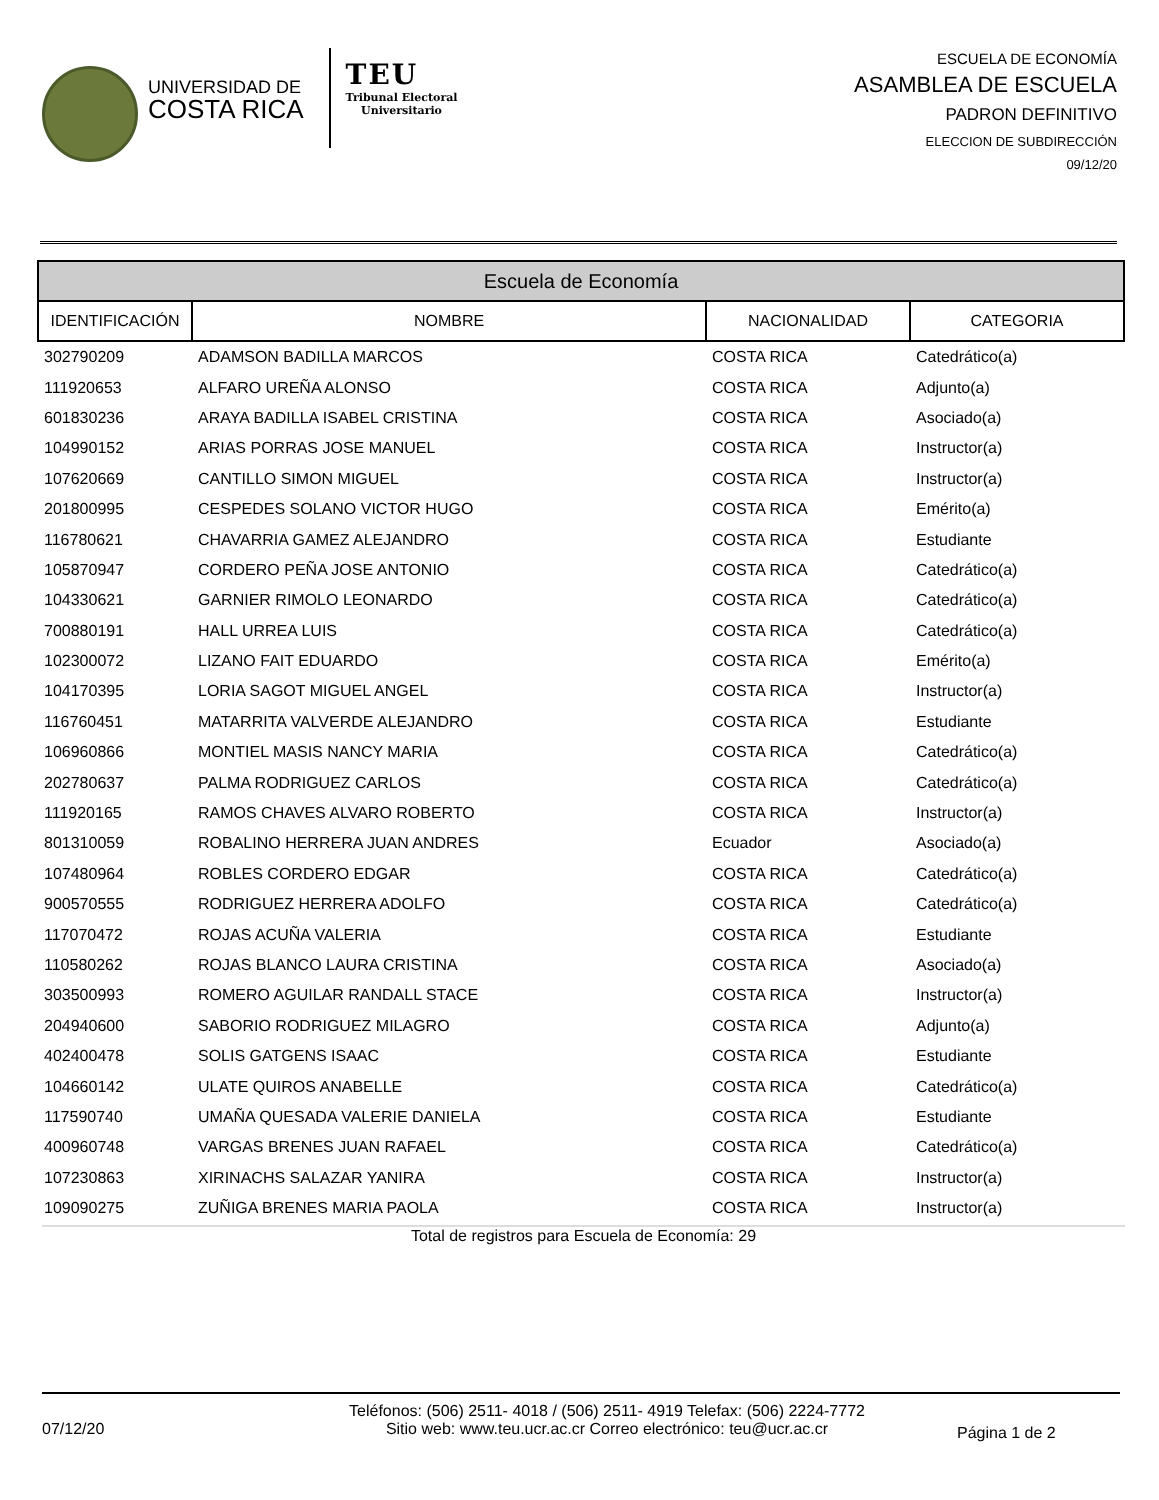UNIVERSIDAD DE
COSTA RICA
TEU
Tribunal Electoral
Universitario
ESCUELA DE ECONOMÍA
ASAMBLEA DE ESCUELA
PADRON DEFINITIVO
ELECCION DE SUBDIRECCIÓN
09/12/20
| Escuela de Economía | | | |
| --- | --- | --- | --- |
| IDENTIFICACIÓN | NOMBRE | NACIONALIDAD | CATEGORIA |
| 302790209 | ADAMSON BADILLA MARCOS | COSTA RICA | Catedrático(a) |
| 111920653 | ALFARO UREÑA ALONSO | COSTA RICA | Adjunto(a) |
| 601830236 | ARAYA BADILLA ISABEL CRISTINA | COSTA RICA | Asociado(a) |
| 104990152 | ARIAS PORRAS JOSE MANUEL | COSTA RICA | Instructor(a) |
| 107620669 | CANTILLO SIMON MIGUEL | COSTA RICA | Instructor(a) |
| 201800995 | CESPEDES SOLANO VICTOR HUGO | COSTA RICA | Emérito(a) |
| 116780621 | CHAVARRIA GAMEZ ALEJANDRO | COSTA RICA | Estudiante |
| 105870947 | CORDERO PEÑA JOSE ANTONIO | COSTA RICA | Catedrático(a) |
| 104330621 | GARNIER RIMOLO LEONARDO | COSTA RICA | Catedrático(a) |
| 700880191 | HALL URREA LUIS | COSTA RICA | Catedrático(a) |
| 102300072 | LIZANO FAIT EDUARDO | COSTA RICA | Emérito(a) |
| 104170395 | LORIA SAGOT MIGUEL ANGEL | COSTA RICA | Instructor(a) |
| 116760451 | MATARRITA VALVERDE ALEJANDRO | COSTA RICA | Estudiante |
| 106960866 | MONTIEL MASIS NANCY MARIA | COSTA RICA | Catedrático(a) |
| 202780637 | PALMA RODRIGUEZ CARLOS | COSTA RICA | Catedrático(a) |
| 111920165 | RAMOS CHAVES ALVARO ROBERTO | COSTA RICA | Instructor(a) |
| 801310059 | ROBALINO HERRERA JUAN ANDRES | Ecuador | Asociado(a) |
| 107480964 | ROBLES CORDERO EDGAR | COSTA RICA | Catedrático(a) |
| 900570555 | RODRIGUEZ HERRERA ADOLFO | COSTA RICA | Catedrático(a) |
| 117070472 | ROJAS ACUÑA VALERIA | COSTA RICA | Estudiante |
| 110580262 | ROJAS BLANCO LAURA CRISTINA | COSTA RICA | Asociado(a) |
| 303500993 | ROMERO AGUILAR RANDALL STACE | COSTA RICA | Instructor(a) |
| 204940600 | SABORIO RODRIGUEZ MILAGRO | COSTA RICA | Adjunto(a) |
| 402400478 | SOLIS GATGENS ISAAC | COSTA RICA | Estudiante |
| 104660142 | ULATE QUIROS ANABELLE | COSTA RICA | Catedrático(a) |
| 117590740 | UMAÑA QUESADA VALERIE DANIELA | COSTA RICA | Estudiante |
| 400960748 | VARGAS BRENES JUAN RAFAEL | COSTA RICA | Catedrático(a) |
| 107230863 | XIRINACHS SALAZAR YANIRA | COSTA RICA | Instructor(a) |
| 109090275 | ZUÑIGA BRENES MARIA PAOLA | COSTA RICA | Instructor(a) |
Total de registros para Escuela de Economía: 29
07/12/20
Teléfonos: (506) 2511- 4018 / (506) 2511- 4919 Telefax: (506) 2224-7772
Sitio web: www.teu.ucr.ac.cr Correo electrónico: teu@ucr.ac.cr
Página 1 de 2